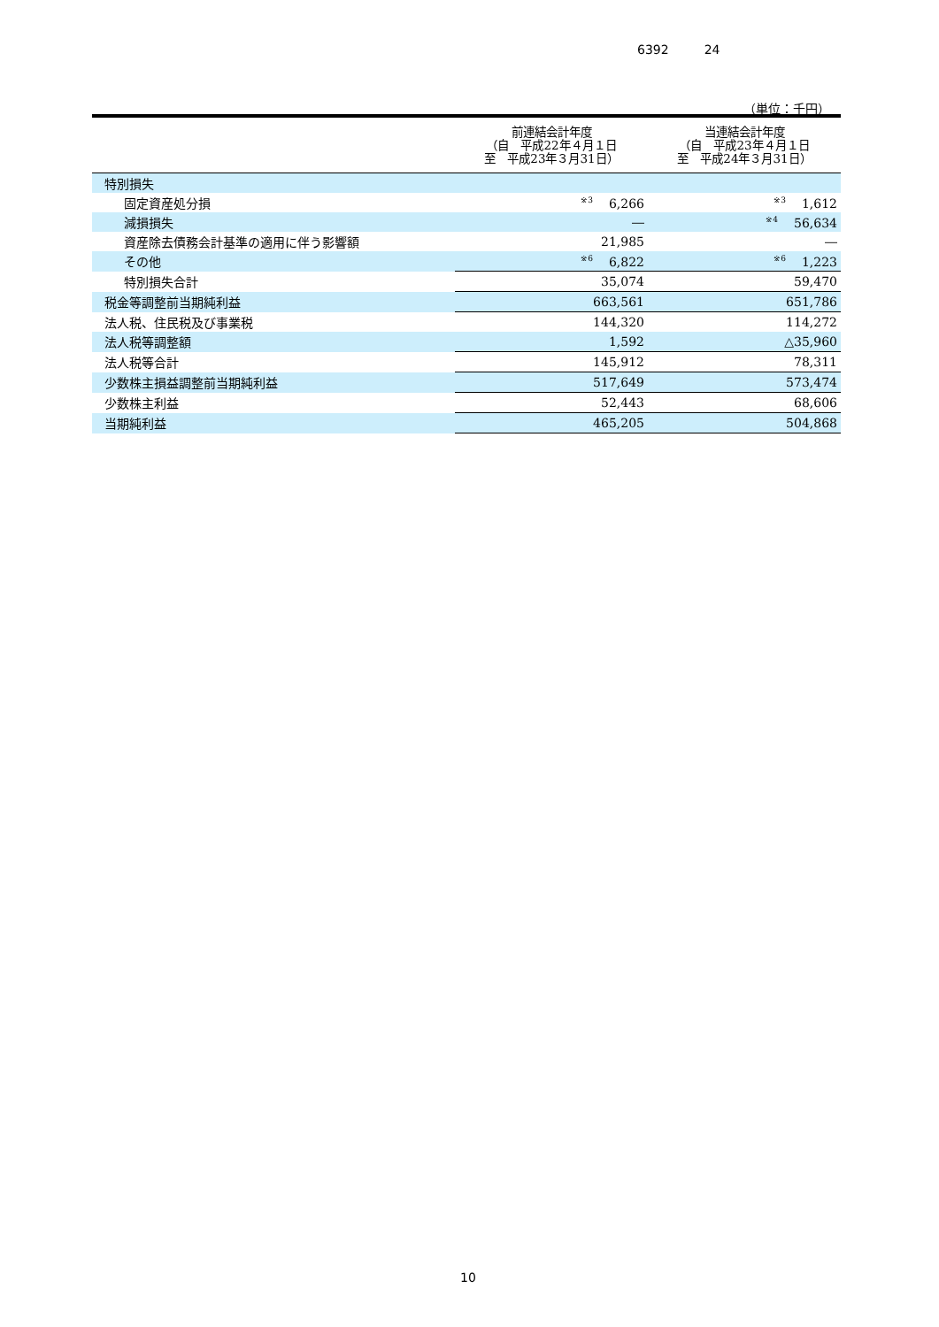6392 24
（単位：千円）
| | 前連結会計年度 （自 平成22年４月１日 至 平成23年３月31日） | 当連結会計年度 （自 平成23年４月１日 至 平成24年３月31日） |
| --- | --- | --- |
| 特別損失 | | |
| 固定資産処分損 | <sup>※3</sup>6,266 | <sup>※3</sup>1,612 |
| 減損損失 | ― | <sup>※4</sup>56,634 |
| 資産除去債務会計基準の適用に伴う影響額 | 21,985 | ― |
| その他 | <sup>※6</sup>6,822 | <sup>※6</sup>1,223 |
| 特別損失合計 | 35,074 | 59,470 |
| 税金等調整前当期純利益 | 663,561 | 651,786 |
| 法人税、住民税及び事業税 | 144,320 | 114,272 |
| 法人税等調整額 | 1,592 | △35,960 |
| 法人税等合計 | 145,912 | 78,311 |
| 少数株主損益調整前当期純利益 | 517,649 | 573,474 |
| 少数株主利益 | 52,443 | 68,606 |
| 当期純利益 | 465,205 | 504,868 |
10